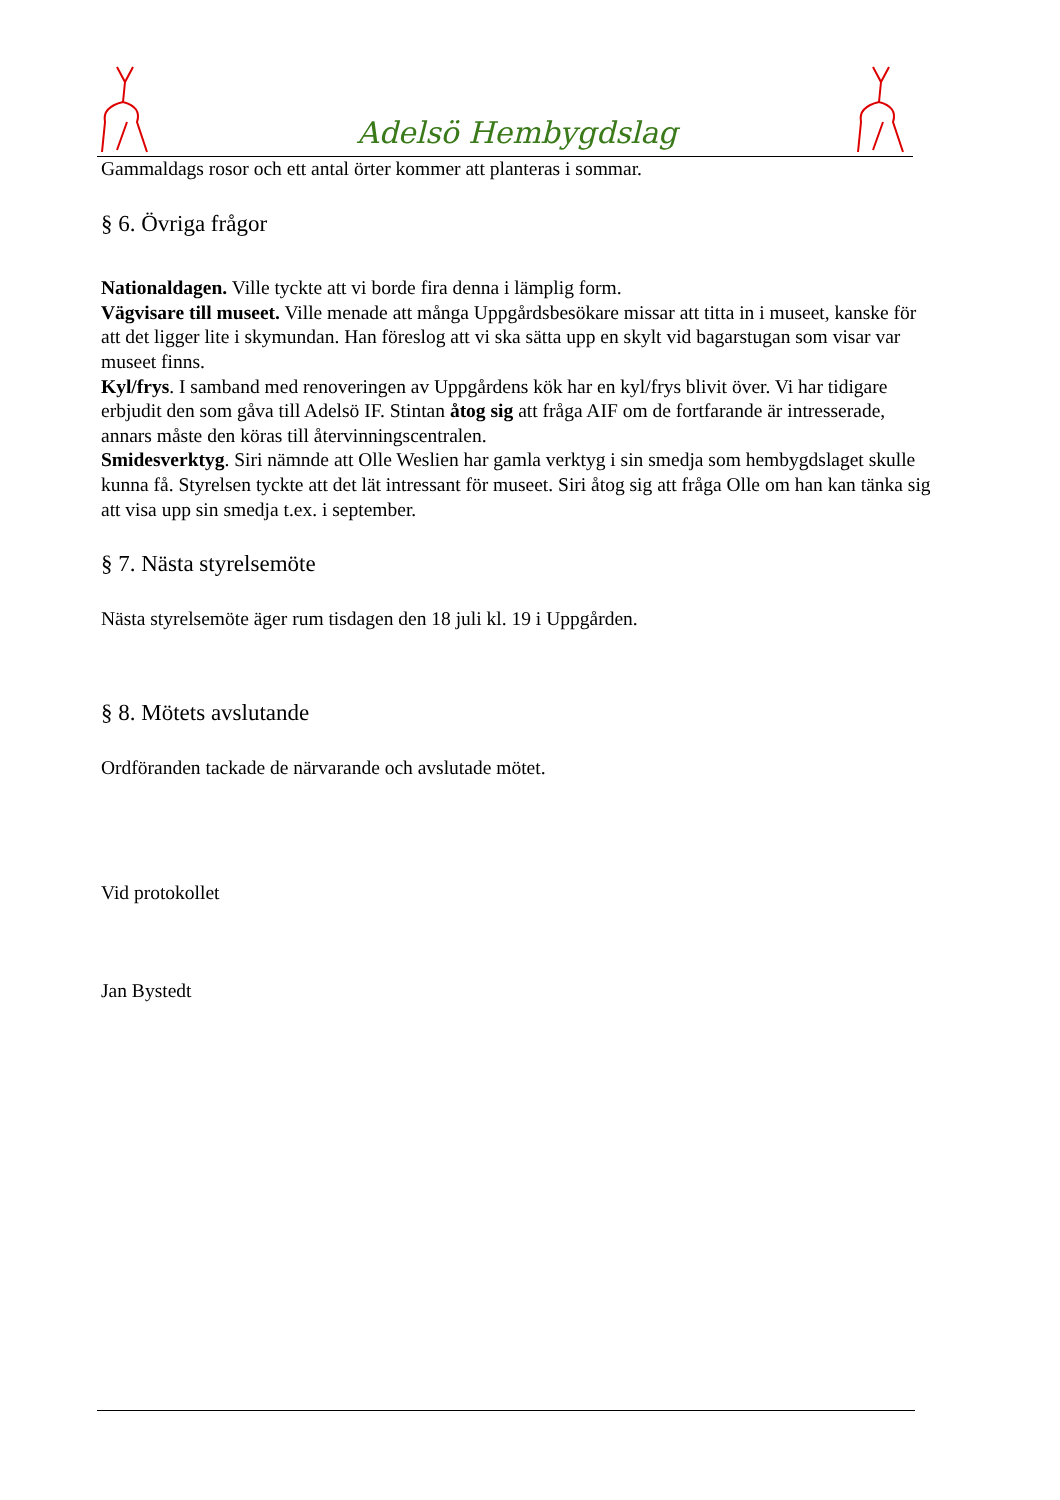Adelsö Hembygdslag
Gammaldags rosor och ett antal örter kommer att planteras i sommar.
§ 6. Övriga frågor
Nationaldagen. Ville tyckte att vi borde fira denna i lämplig form.
Vägvisare till museet. Ville menade att många Uppgårdsbesökare missar att titta in i museet, kanske för att det ligger lite i skymundan. Han föreslog att vi ska sätta upp en skylt vid bagarstugan som visar var museet finns.
Kyl/frys. I samband med renoveringen av Uppgårdens kök har en kyl/frys blivit över. Vi har tidigare erbjudit den som gåva till Adelsö IF. Stintan åtog sig att fråga AIF om de fortfarande är intresserade, annars måste den köras till återvinningscentralen.
Smidesverktyg. Siri nämnde att Olle Weslien har gamla verktyg i sin smedja som hembygdslaget skulle kunna få. Styrelsen tyckte att det lät intressant för museet. Siri åtog sig att fråga Olle om han kan tänka sig att visa upp sin smedja t.ex. i september.
§ 7. Nästa styrelsemöte
Nästa styrelsemöte äger rum tisdagen den 18 juli kl. 19 i Uppgården.
§ 8. Mötets avslutande
Ordföranden tackade de närvarande och avslutade mötet.
Vid protokollet
Jan Bystedt